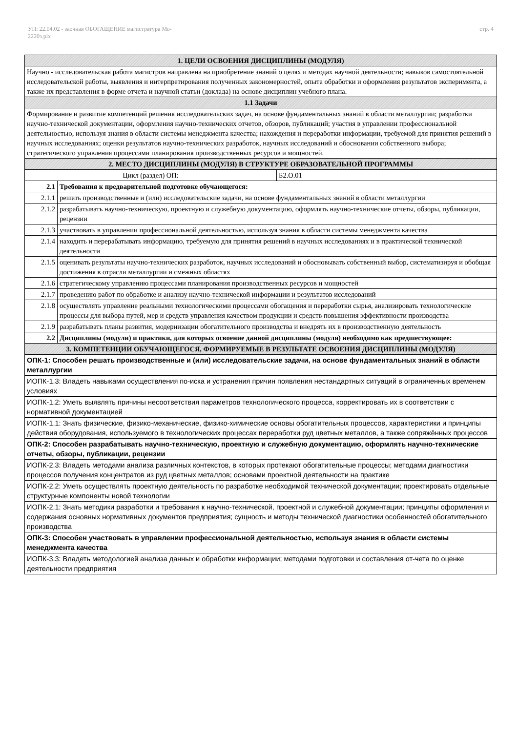УП: 22.04.02 - заочная ОБОГАЩЕНИЕ магистратура Мо-
2220з.plx
стр. 4
| 1. ЦЕЛИ ОСВОЕНИЯ ДИСЦИПЛИНЫ (МОДУЛЯ) | | |
| Научно - исследовательская работа магистров направлена на приобретение знаний о целях и методах научной деятельности; навыков самостоятельной исследовательской работы, выявления и интерпретирования полученных закономерностей, опыта обработки и оформления результатов эксперимента, а также их представления в форме отчета и научной статьи (доклада) на основе дисциплин учебного плана. | | |
| 1.1 Задачи | | |
| Формирование и развитие компетенций решения исследовательских задач, на основе фундаментальных знаний в области металлургии; разработки научно-технической документации, оформления научно-технических отчетов, обзоров, публикаций; участия в управлении профессиональной деятельностью, используя знания в области системы менеджмента качества; нахождения и переработки информации, требуемой для принятия решений в научных исследованиях; оценки результатов научно-технических разработок, научных исследований и обосновании собственного выбора; стратегического управления процессами планирования производственных ресурсов и мощностей. | | |
| 2. МЕСТО ДИСЦИПЛИНЫ (МОДУЛЯ) В СТРУКТУРЕ ОБРАЗОВАТЕЛЬНОЙ ПРОГРАММЫ | | |
| Цикл (раздел) ОП: | | Б2.О.01 |
| 2.1 | Требования к предварительной подготовке обучающегося: | |
| 2.1.1 | решать производственные и (или) исследовательские задачи, на основе фундаментальных знаний в области металлургии | |
| 2.1.2 | разрабатывать научно-техническую, проектную и служебную документацию, оформлять научно-технические отчеты, обзоры, публикации, рецензии | |
| 2.1.3 | участвовать в управлении профессиональной деятельностью, используя знания в области системы менеджмента качества | |
| 2.1.4 | находить и перерабатывать информацию, требуемую для принятия решений в научных исследованиях и в практической технической деятельности | |
| 2.1.5 | оценивать результаты научно-технических разработок, научных исследований и обосновывать собственный выбор, систематизируя и обобщая достижения в отрасли металлургии и смежных областях | |
| 2.1.6 | стратегическому управлению процессами планирования производственных ресурсов и мощностей | |
| 2.1.7 | проведению работ по обработке и анализу научно-технической информации и результатов исследований | |
| 2.1.8 | осуществлять управление реальными технологическими процессами обогащения и переработки сырья, анализировать технологические процессы для выбора путей, мер и средств управления качеством продукции и средств повышения эффективности производства | |
| 2.1.9 | разрабатывать планы развития, модернизации обогатительного производства и внедрять их в производственную деятельность | |
| 2.2 | Дисциплины (модули) и практики, для которых освоение данной дисциплины (модуля) необходимо как предшествующее: | |
| 3. КОМПЕТЕНЦИИ ОБУЧАЮЩЕГОСЯ, ФОРМИРУЕМЫЕ В РЕЗУЛЬТАТЕ ОСВОЕНИЯ ДИСЦИПЛИНЫ (МОДУЛЯ) | | |
| ОПК-1: Способен решать производственные и (или) исследовательские задачи, на основе фундаментальных знаний в области металлургии | | |
| ИОПК-1.3: Владеть навыками осуществления по-иска и устранения причин появления нестандартных ситуаций в ограниченных временем условиях | | |
| ИОПК-1.2: Уметь выявлять причины несоответствия параметров технологического процесса, корректировать их в соответствии с нормативной документацией | | |
| ИОПК-1.1: Знать физические, физико-механические, физико-химические основы обогатительных процессов, характеристики и принципы действия оборудования, используемого в технологических процессах переработки руд цветных металлов, а также сопряжённых процессов | | |
| ОПК-2: Способен разрабатывать научно-техническую, проектную и служебную документацию, оформлять научно-технические отчеты, обзоры, публикации, рецензии | | |
| ИОПК-2.3: Владеть методами анализа различных контекстов, в которых протекают обогатительные процессы; методами диагностики процессов получения концентратов из руд цветных металлов; основами проектной деятельности на практике | | |
| ИОПК-2.2: Уметь осуществлять проектную деятельность по разработке необходимой технической документации; проектировать отдельные структурные компоненты новой технологии | | |
| ИОПК-2.1: Знать методики разработки и требования к научно-технической, проектной и служебной документации; принципы оформления и содержания основных нормативных документов предприятия; сущность и методы технической диагностики особенностей обогатительного производства | | |
| ОПК-3: Способен участвовать в управлении профессиональной деятельностью, используя знания в области системы менеджмента качества | | |
| ИОПК-3.3: Владеть методологией анализа данных и обработки информации; методами подготовки и составления от-чета по оценке деятельности предприятия | | |